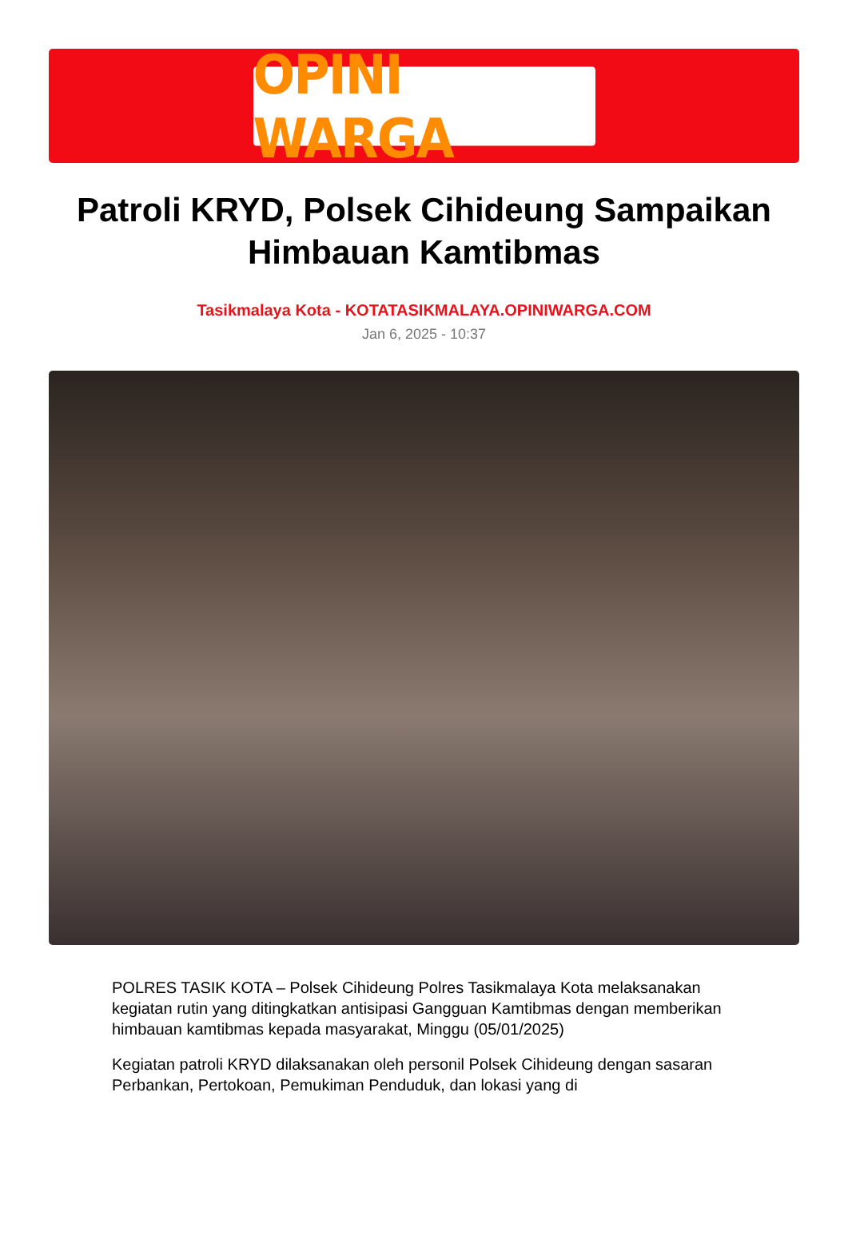OPINI WARGA
Patroli KRYD, Polsek Cihideung Sampaikan Himbauan Kamtibmas
Tasikmalaya Kota - KOTATASIKMALAYA.OPINIWARGA.COM
Jan 6, 2025 - 10:37
POLRES TASIK KOTA – Polsek Cihideung Polres Tasikmalaya Kota melaksanakan kegiatan rutin yang ditingkatkan antisipasi Gangguan Kamtibmas dengan memberikan himbauan kamtibmas kepada masyarakat, Minggu (05/01/2025)
Kegiatan patroli KRYD dilaksanakan oleh personil Polsek Cihideung dengan sasaran Perbankan, Pertokoan, Pemukiman Penduduk, dan lokasi yang di